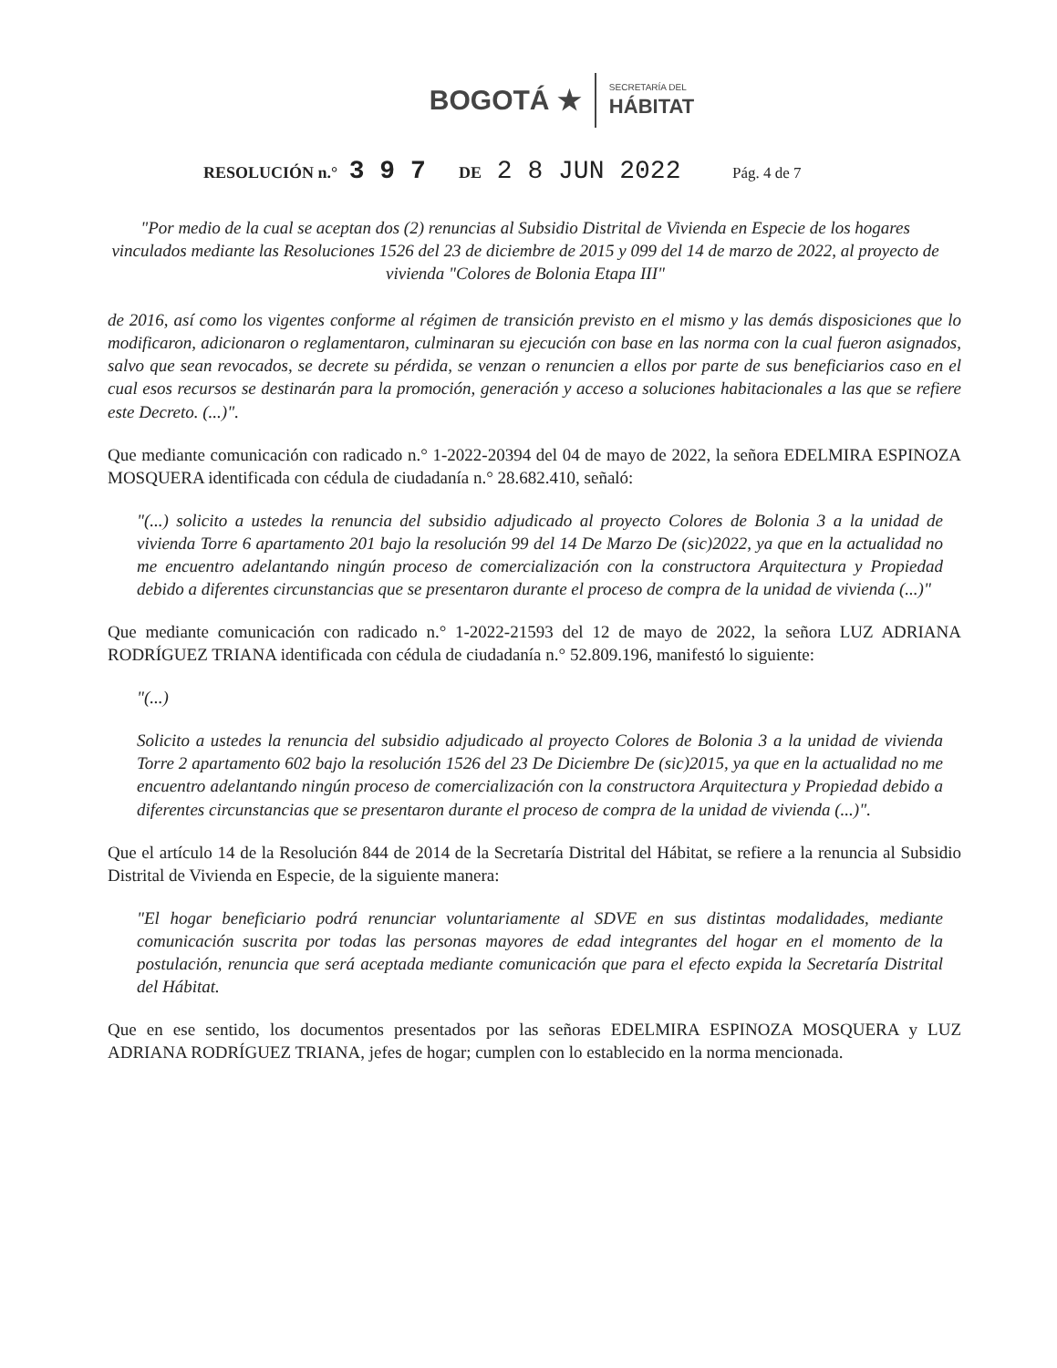BOGOTÁ ★ SECRETARÍA DEL
HÁBITAT
RESOLUCIÓN n.° 3 9 7 DE 2 8 JUN 2022 Pág. 4 de 7
"Por medio de la cual se aceptan dos (2) renuncias al Subsidio Distrital de Vivienda en Especie de los hogares vinculados mediante las Resoluciones 1526 del 23 de diciembre de 2015 y 099 del 14 de marzo de 2022, al proyecto de vivienda "Colores de Bolonia Etapa III"
de 2016, así como los vigentes conforme al régimen de transición previsto en el mismo y las demás disposiciones que lo modificaron, adicionaron o reglamentaron, culminaran su ejecución con base en las norma con la cual fueron asignados, salvo que sean revocados, se decrete su pérdida, se venzan o renuncien a ellos por parte de sus beneficiarios caso en el cual esos recursos se destinarán para la promoción, generación y acceso a soluciones habitacionales a las que se refiere este Decreto. (...)".
Que mediante comunicación con radicado n.° 1-2022-20394 del 04 de mayo de 2022, la señora EDELMIRA ESPINOZA MOSQUERA identificada con cédula de ciudadanía n.° 28.682.410, señaló:
"(...) solicito a ustedes la renuncia del subsidio adjudicado al proyecto Colores de Bolonia 3 a la unidad de vivienda Torre 6 apartamento 201 bajo la resolución 99 del 14 De Marzo De (sic)2022, ya que en la actualidad no me encuentro adelantando ningún proceso de comercialización con la constructora Arquitectura y Propiedad debido a diferentes circunstancias que se presentaron durante el proceso de compra de la unidad de vivienda (...)"
Que mediante comunicación con radicado n.° 1-2022-21593 del 12 de mayo de 2022, la señora LUZ ADRIANA RODRÍGUEZ TRIANA identificada con cédula de ciudadanía n.° 52.809.196, manifestó lo siguiente:
"(...)
Solicito a ustedes la renuncia del subsidio adjudicado al proyecto Colores de Bolonia 3 a la unidad de vivienda Torre 2 apartamento 602 bajo la resolución 1526 del 23 De Diciembre De (sic)2015, ya que en la actualidad no me encuentro adelantando ningún proceso de comercialización con la constructora Arquitectura y Propiedad debido a diferentes circunstancias que se presentaron durante el proceso de compra de la unidad de vivienda (...)".
Que el artículo 14 de la Resolución 844 de 2014 de la Secretaría Distrital del Hábitat, se refiere a la renuncia al Subsidio Distrital de Vivienda en Especie, de la siguiente manera:
"El hogar beneficiario podrá renunciar voluntariamente al SDVE en sus distintas modalidades, mediante comunicación suscrita por todas las personas mayores de edad integrantes del hogar en el momento de la postulación, renuncia que será aceptada mediante comunicación que para el efecto expida la Secretaría Distrital del Hábitat.
Que en ese sentido, los documentos presentados por las señoras EDELMIRA ESPINOZA MOSQUERA y LUZ ADRIANA RODRÍGUEZ TRIANA, jefes de hogar; cumplen con lo establecido en la norma mencionada.